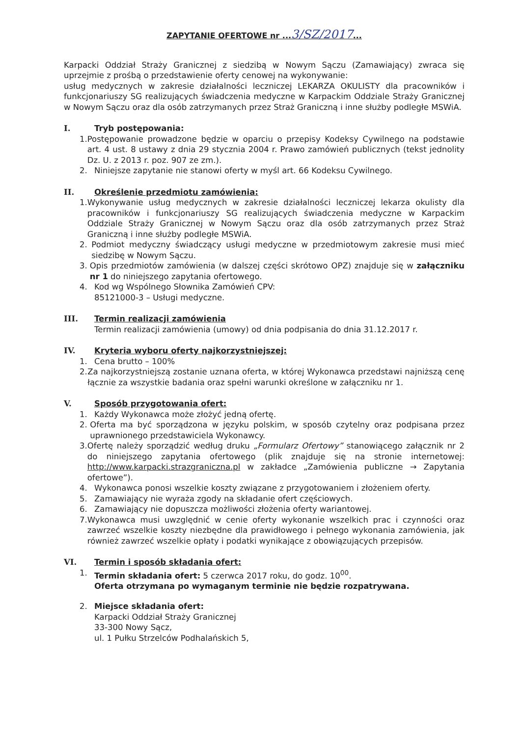ZAPYTANIE OFERTOWE nr ...3/SZ/2017...
Karpacki Oddział Straży Granicznej z siedzibą w Nowym Sączu (Zamawiający) zwraca się uprzejmie z prośbą o przedstawienie oferty cenowej na wykonywanie:
usług medycznych w zakresie działalności leczniczej LEKARZA OKULISTY dla pracowników i funkcjonariuszy SG realizujących świadczenia medyczne w Karpackim Oddziale Straży Granicznej w Nowym Sączu oraz dla osób zatrzymanych przez Straż Graniczną i inne służby podległe MSWiA.
I. Tryb postępowania:
1. Postępowanie prowadzone będzie w oparciu o przepisy Kodeksy Cywilnego na podstawie art. 4 ust. 8 ustawy z dnia 29 stycznia 2004 r. Prawo zamówień publicznych (tekst jednolity Dz. U. z 2013 r. poz. 907 ze zm.).
2. Niniejsze zapytanie nie stanowi oferty w myśl art. 66 Kodeksu Cywilnego.
II. Określenie przedmiotu zamówienia:
1. Wykonywanie usług medycznych w zakresie działalności leczniczej lekarza okulisty dla pracowników i funkcjonariuszy SG realizujących świadczenia medyczne w Karpackim Oddziale Straży Granicznej w Nowym Sączu oraz dla osób zatrzymanych przez Straż Graniczną i inne służby podległe MSWiA.
2. Podmiot medyczny świadczący usługi medyczne w przedmiotowym zakresie musi mieć siedzibę w Nowym Sączu.
3. Opis przedmiotów zamówienia (w dalszej części skrótowo OPZ) znajduje się w załączniku nr 1 do niniejszego zapytania ofertowego.
4. Kod wg Wspólnego Słownika Zamówień CPV:
85121000-3 – Usługi medyczne.
III. Termin realizacji zamówienia
Termin realizacji zamówienia (umowy) od dnia podpisania do dnia 31.12.2017 r.
IV. Kryteria wyboru oferty najkorzystniejszej:
1. Cena brutto – 100%
2. Za najkorzystniejszą zostanie uznana oferta, w której Wykonawca przedstawi najniższą cenę łącznie za wszystkie badania oraz spełni warunki określone w załączniku nr 1.
V. Sposób przygotowania ofert:
1. Każdy Wykonawca może złożyć jedną ofertę.
2. Oferta ma być sporządzona w języku polskim, w sposób czytelny oraz podpisana przez uprawnionego przedstawiciela Wykonawcy.
3. Ofertę należy sporządzić według druku „Formularz Ofertowy” stanowiącego załącznik nr 2 do niniejszego zapytania ofertowego (plik znajduje się na stronie internetowej: http://www.karpacki.strazgraniczna.pl w zakładce „Zamówienia publiczne → Zapytania ofertowe”).
4. Wykonawca ponosi wszelkie koszty związane z przygotowaniem i złożeniem oferty.
5. Zamawiający nie wyraża zgody na składanie ofert częściowych.
6. Zamawiający nie dopuszcza możliwości złożenia oferty wariantowej.
7. Wykonawca musi uwzględnić w cenie oferty wykonanie wszelkich prac i czynności oraz zawrzeć wszelkie koszty niezbędne dla prawidłowego i pełnego wykonania zamówienia, jak również zawrzeć wszelkie opłaty i podatki wynikające z obowiązujących przepisów.
VI. Termin i sposób składania ofert:
1. Termin składania ofert: 5 czerwca 2017 roku, do godz. 10<sup>00</sup>.
Oferta otrzymana po wymaganym terminie nie będzie rozpatrywana.
2. Miejsce składania ofert:
Karpacki Oddział Straży Granicznej
33-300 Nowy Sącz,
ul. 1 Pułku Strzelców Podhalańskich 5,